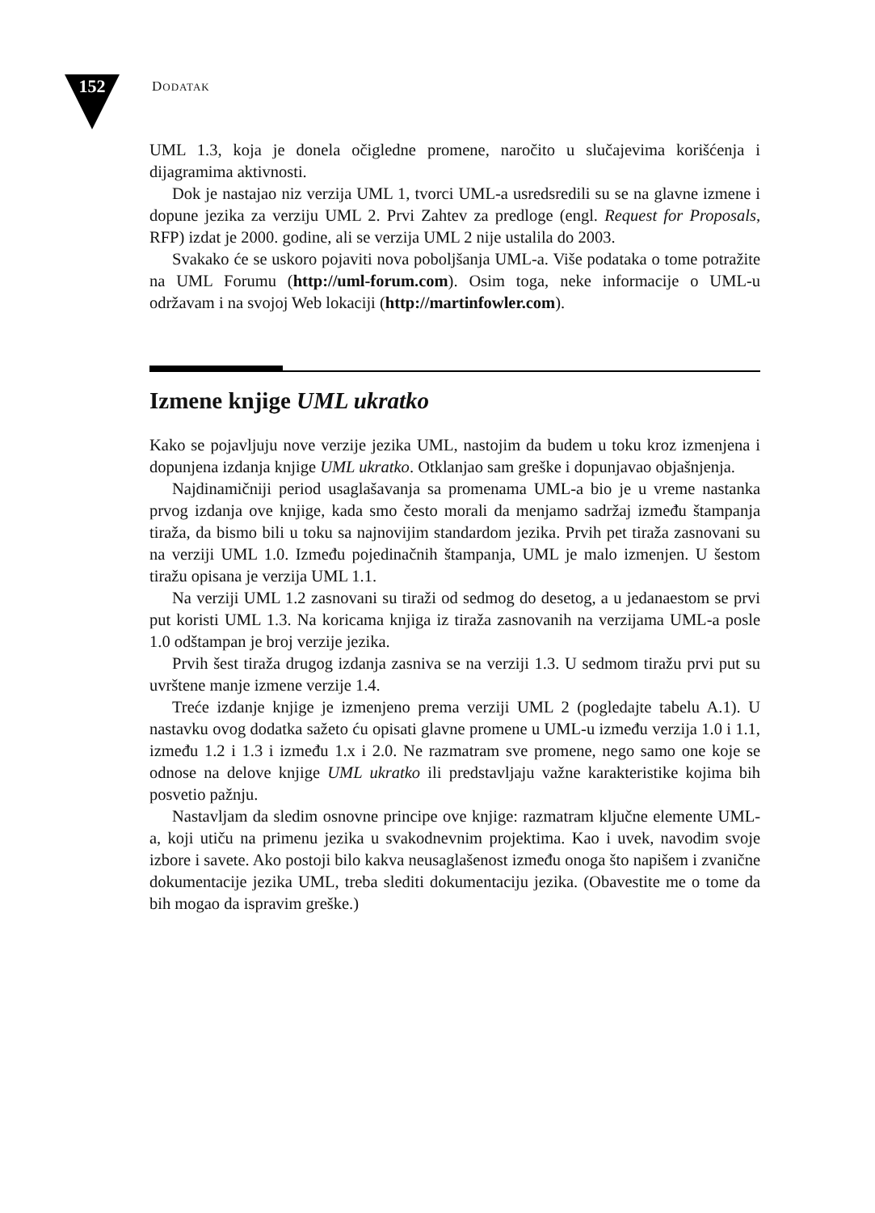152
DODATAK
UML 1.3, koja je donela očigledne promene, naročito u slučajevima korišćenja i dijagramima aktivnosti.
Dok je nastajao niz verzija UML 1, tvorci UML-a usredsredili su se na glavne izmene i dopune jezika za verziju UML 2. Prvi Zahtev za predloge (engl. Request for Proposals, RFP) izdat je 2000. godine, ali se verzija UML 2 nije ustalila do 2003.
Svakako će se uskoro pojaviti nova poboljšanja UML-a. Više podataka o tome potražite na UML Forumu (http://uml-forum.com). Osim toga, neke informacije o UML-u održavam i na svojoj Web lokaciji (http://martinfowler.com).
Izmene knjige UML ukratko
Kako se pojavljuju nove verzije jezika UML, nastojim da budem u toku kroz izmenjena i dopunjena izdanja knjige UML ukratko. Otklanjao sam greške i dopunjavao objašnjenja.
Najdinamičniji period usaglašavanja sa promenama UML-a bio je u vreme nastanka prvog izdanja ove knjige, kada smo često morali da menjamo sadržaj između štampanja tiraža, da bismo bili u toku sa najnovijim standardom jezika. Prvih pet tiraža zasnovani su na verziji UML 1.0. Između pojedinačnih štampanja, UML je malo izmenjen. U šestom tiražu opisana je verzija UML 1.1.
Na verziji UML 1.2 zasnovani su tiraži od sedmog do desetog, a u jedanaestom se prvi put koristi UML 1.3. Na koricama knjiga iz tiraža zasnovanih na verzijama UML-a posle 1.0 odštampan je broj verzije jezika.
Prvih šest tiraža drugog izdanja zasniva se na verziji 1.3. U sedmom tiražu prvi put su uvrštene manje izmene verzije 1.4.
Treće izdanje knjige je izmenjeno prema verziji UML 2 (pogledajte tabelu A.1). U nastavku ovog dodatka sažeto ću opisati glavne promene u UML-u između verzija 1.0 i 1.1, između 1.2 i 1.3 i između 1.x i 2.0. Ne razmatram sve promene, nego samo one koje se odnose na delove knjige UML ukratko ili predstavljaju važne karakteristike kojima bih posvetio pažnju.
Nastavljam da sledim osnovne principe ove knjige: razmatram ključne elemente UML-a, koji utiču na primenu jezika u svakodnevnim projektima. Kao i uvek, navodim svoje izbore i savete. Ako postoji bilo kakva neusaglašenost između onoga što napišem i zvanične dokumentacije jezika UML, treba slediti dokumentaciju jezika. (Obavestite me o tome da bih mogao da ispravim greške.)